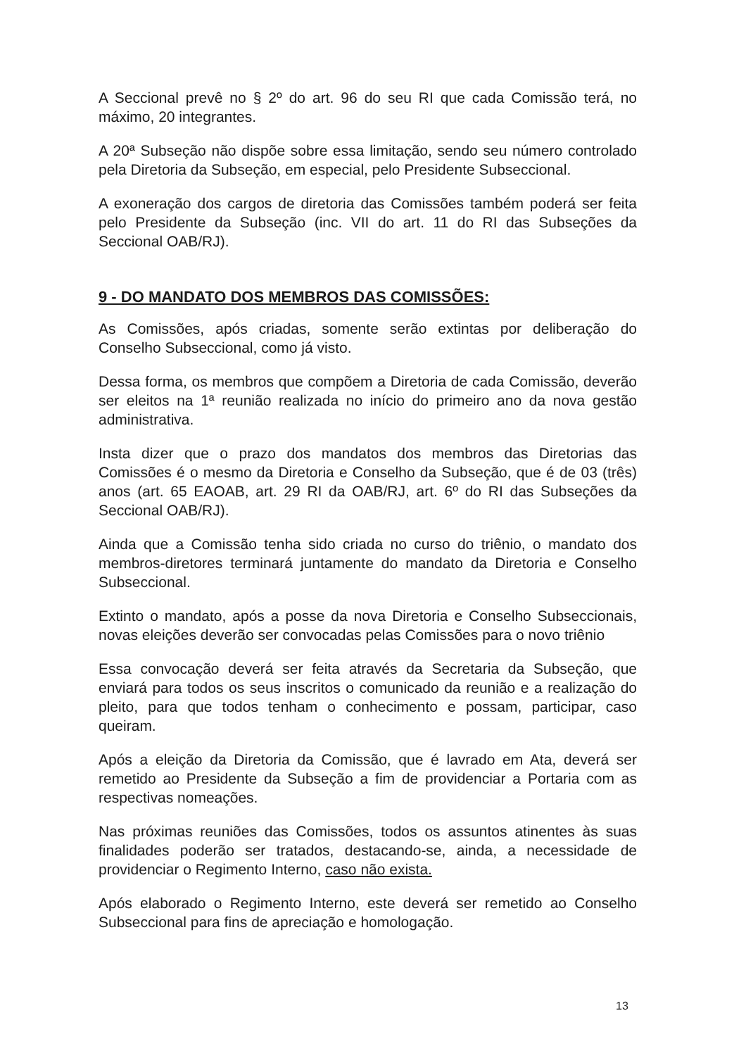A Seccional prevê no § 2º do art. 96 do seu RI que cada Comissão terá, no máximo, 20 integrantes.
A 20ª Subseção não dispõe sobre essa limitação, sendo seu número controlado pela Diretoria da Subseção, em especial, pelo Presidente Subseccional.
A exoneração dos cargos de diretoria das Comissões também poderá ser feita pelo Presidente da Subseção (inc. VII do art. 11 do RI das Subseções da Seccional OAB/RJ).
9 - DO MANDATO DOS MEMBROS DAS COMISSÕES:
As Comissões, após criadas, somente serão extintas por deliberação do Conselho Subseccional, como já visto.
Dessa forma, os membros que compõem a Diretoria de cada Comissão, deverão ser eleitos na 1ª reunião realizada no início do primeiro ano da nova gestão administrativa.
Insta dizer que o prazo dos mandatos dos membros das Diretorias das Comissões é o mesmo da Diretoria e Conselho da Subseção, que é de 03 (três) anos (art. 65 EAOAB, art. 29 RI da OAB/RJ, art. 6º do RI das Subseções da Seccional OAB/RJ).
Ainda que a Comissão tenha sido criada no curso do triênio, o mandato dos membros-diretores terminará juntamente do mandato da Diretoria e Conselho Subseccional.
Extinto o mandato, após a posse da nova Diretoria e Conselho Subseccionais, novas eleições deverão ser convocadas pelas Comissões para o novo triênio
Essa convocação deverá ser feita através da Secretaria da Subseção, que enviará para todos os seus inscritos o comunicado da reunião e a realização do pleito, para que todos tenham o conhecimento e possam, participar, caso queiram.
Após a eleição da Diretoria da Comissão, que é lavrado em Ata, deverá ser remetido ao Presidente da Subseção a fim de providenciar a Portaria com as respectivas nomeações.
Nas próximas reuniões das Comissões, todos os assuntos atinentes às suas finalidades poderão ser tratados, destacando-se, ainda, a necessidade de providenciar o Regimento Interno, caso não exista.
Após elaborado o Regimento Interno, este deverá ser remetido ao Conselho Subseccional para fins de apreciação e homologação.
13